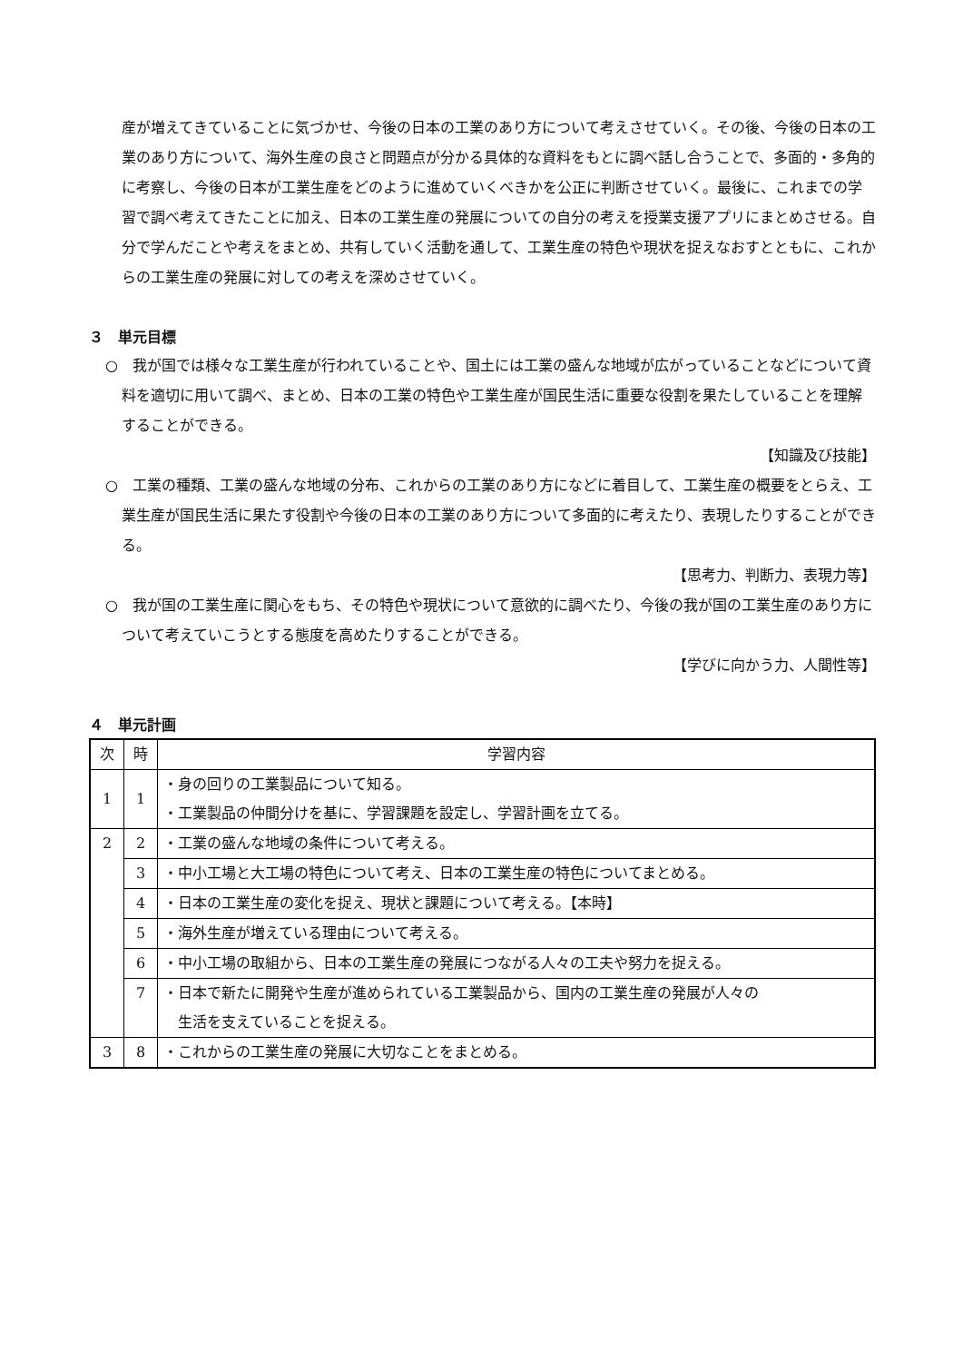産が増えてきていることに気づかせ、今後の日本の工業のあり方について考えさせていく。その後、今後の日本の工業のあり方について、海外生産の良さと問題点が分かる具体的な資料をもとに調べ話し合うことで、多面的・多角的に考察し、今後の日本が工業生産をどのように進めていくべきかを公正に判断させていく。最後に、これまでの学習で調べ考えてきたことに加え、日本の工業生産の発展についての自分の考えを授業支援アプリにまとめさせる。自分で学んだことや考えをまとめ、共有していく活動を通して、工業生産の特色や現状を捉えなおすとともに、これからの工業生産の発展に対しての考えを深めさせていく。
３　単元目標
○　我が国では様々な工業生産が行われていることや、国土には工業の盛んな地域が広がっていることなどについて資料を適切に用いて調べ、まとめ、日本の工業の特色や工業生産が国民生活に重要な役割を果たしていることを理解することができる。
【知識及び技能】
○　工業の種類、工業の盛んな地域の分布、これからの工業のあり方になどに着目して、工業生産の概要をとらえ、工業生産が国民生活に果たす役割や今後の日本の工業のあり方について多面的に考えたり、表現したりすることができる。
【思考力、判断力、表現力等】
○　我が国の工業生産に関心をもち、その特色や現状について意欲的に調べたり、今後の我が国の工業生産のあり方について考えていこうとする態度を高めたりすることができる。
【学びに向かう力、人間性等】
４　単元計画
| 次 | 時 | 学習内容 |
| --- | --- | --- |
| 1 | 1 | ・身の回りの工業製品について知る。 ・工業製品の仲間分けを基に、学習課題を設定し、学習計画を立てる。 |
| 2 | 2 | ・工業の盛んな地域の条件について考える。 |
| | 3 | ・中小工場と大工場の特色について考え、日本の工業生産の特色についてまとめる。 |
| | 4 | ・日本の工業生産の変化を捉え、現状と課題について考える。【本時】 |
| | 5 | ・海外生産が増えている理由について考える。 |
| | 6 | ・中小工場の取組から、日本の工業生産の発展につながる人々の工夫や努力を捉える。 |
| | 7 | ・日本で新たに開発や生産が進められている工業製品から、国内の工業生産の発展が人々の 生活を支えていることを捉える。 |
| 3 | 8 | ・これからの工業生産の発展に大切なことをまとめる。 |